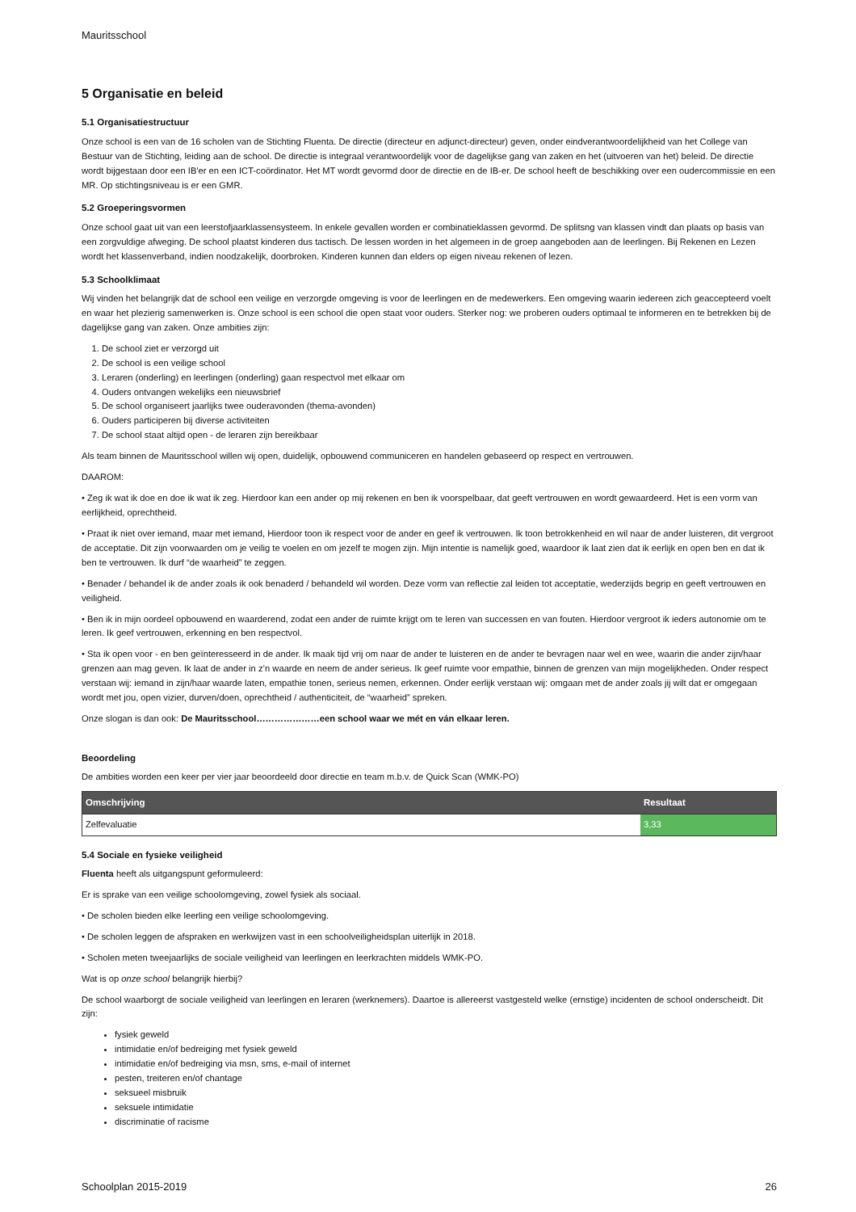Mauritsschool
5 Organisatie en beleid
5.1 Organisatiestructuur
Onze school is een van de 16 scholen van de Stichting Fluenta. De directie (directeur en adjunct-directeur) geven, onder eindverantwoordelijkheid van het College van Bestuur van de Stichting, leiding aan de school. De directie is integraal verantwoordelijk voor de dagelijkse gang van zaken en het (uitvoeren van het) beleid. De directie wordt bijgestaan door een IB'er en een ICT-coördinator. Het MT wordt gevormd door de directie en de IB-er. De school heeft de beschikking over een oudercommissie en een MR. Op stichtingsniveau is er een GMR.
5.2 Groeperingsvormen
Onze school gaat uit van een leerstofjaarklassensysteem. In enkele gevallen worden er combinatieklassen gevormd. De splitsng van klassen vindt dan plaats op basis van een zorgvuldige afweging. De school plaatst kinderen dus tactisch. De lessen worden in het algemeen in de groep aangeboden aan de leerlingen. Bij Rekenen en Lezen wordt het klassenverband, indien noodzakelijk, doorbroken. Kinderen kunnen dan elders op eigen niveau rekenen of lezen.
5.3 Schoolklimaat
Wij vinden het belangrijk dat de school een veilige en verzorgde omgeving is voor de leerlingen en de medewerkers. Een omgeving waarin iedereen zich geaccepteerd voelt en waar het plezierig samenwerken is. Onze school is een school die open staat voor ouders. Sterker nog: we proberen ouders optimaal te informeren en te betrekken bij de dagelijkse gang van zaken. Onze ambities zijn:
1. De school ziet er verzorgd uit
2. De school is een veilige school
3. Leraren (onderling) en leerlingen (onderling) gaan respectvol met elkaar om
4. Ouders ontvangen wekelijks een nieuwsbrief
5. De school organiseert jaarlijks twee ouderavonden (thema-avonden)
6. Ouders participeren bij diverse activiteiten
7. De school staat altijd open - de leraren zijn bereikbaar
Als team binnen de Mauritsschool willen wij open, duidelijk, opbouwend communiceren en handelen gebaseerd op respect en vertrouwen.
DAAROM:
• Zeg ik wat ik doe en doe ik wat ik zeg. Hierdoor kan een ander op mij rekenen en ben ik voorspelbaar, dat geeft vertrouwen en wordt gewaardeerd. Het is een vorm van eerlijkheid, oprechtheid.
• Praat ik niet over iemand, maar met iemand, Hierdoor toon ik respect voor de ander en geef ik vertrouwen. Ik toon betrokkenheid en wil naar de ander luisteren, dit vergroot de acceptatie. Dit zijn voorwaarden om je veilig te voelen en om jezelf te mogen zijn. Mijn intentie is namelijk goed, waardoor ik laat zien dat ik eerlijk en open ben en dat ik ben te vertrouwen. Ik durf “de waarheid” te zeggen.
• Benader / behandel ik de ander zoals ik ook benaderd / behandeld wil worden. Deze vorm van reflectie zal leiden tot acceptatie, wederzijds begrip en geeft vertrouwen en veiligheid.
• Ben ik in mijn oordeel opbouwend en waarderend, zodat een ander de ruimte krijgt om te leren van successen en van fouten. Hierdoor vergroot ik ieders autonomie om te leren. Ik geef vertrouwen, erkenning en ben respectvol.
• Sta ik open voor - en ben geïnteresseerd in de ander. Ik maak tijd vrij om naar de ander te luisteren en de ander te bevragen naar wel en wee, waarin die ander zijn/haar grenzen aan mag geven. Ik laat de ander in z’n waarde en neem de ander serieus. Ik geef ruimte voor empathie, binnen de grenzen van mijn mogelijkheden. Onder respect verstaan wij: iemand in zijn/haar waarde laten, empathie tonen, serieus nemen, erkennen. Onder eerlijk verstaan wij: omgaan met de ander zoals jij wilt dat er omgegaan wordt met jou, open vizier, durven/doen, oprechtheid / authenticiteit, de “waarheid” spreken.
Onze slogan is dan ook: De Mauritsschool…………………een school waar we mét en ván elkaar leren.
Beoordeling
De ambities worden een keer per vier jaar beoordeeld door directie en team m.b.v. de Quick Scan (WMK-PO)
| Omschrijving | Resultaat |
| --- | --- |
| Zelfevaluatie | 3,33 |
5.4 Sociale en fysieke veiligheid
Fluenta heeft als uitgangspunt geformuleerd:
Er is sprake van een veilige schoolomgeving, zowel fysiek als sociaal.
• De scholen bieden elke leerling een veilige schoolomgeving.
• De scholen leggen de afspraken en werkwijzen vast in een schoolveiligheidsplan uiterlijk in 2018.
• Scholen meten tweejaarlijks de sociale veiligheid van leerlingen en leerkrachten middels WMK-PO.
Wat is op onze school belangrijk hierbij?
De school waarborgt de sociale veiligheid van leerlingen en leraren (werknemers). Daartoe is allereerst vastgesteld welke (ernstige) incidenten de school onderscheidt. Dit zijn:
fysiek geweld
intimidatie en/of bedreiging met fysiek geweld
intimidatie en/of bedreiging via msn, sms, e-mail of internet
pesten, treiteren en/of chantage
seksueel misbruik
seksuele intimidatie
discriminatie of racisme
Schoolplan 2015-2019 26